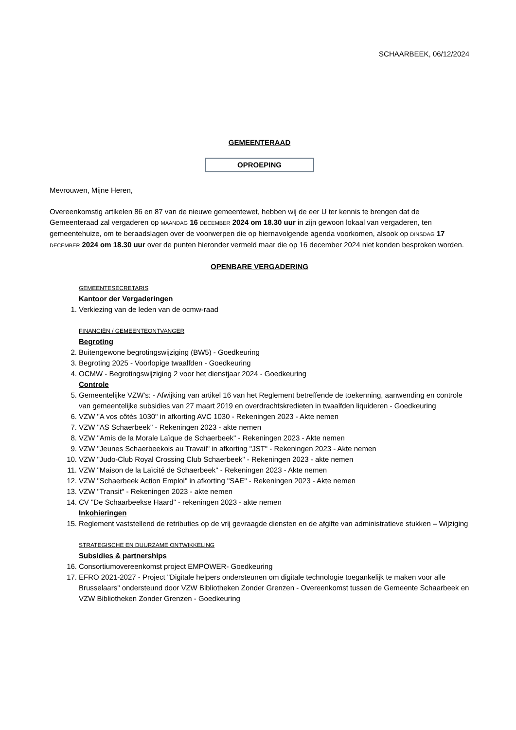SCHAARBEEK, 06/12/2024
GEMEENTERAAD
OPROEPING
Mevrouwen, Mijne Heren,
Overeenkomstig artikelen 86 en 87 van de nieuwe gemeentewet, hebben wij de eer U ter kennis te brengen dat de Gemeenteraad zal vergaderen op MAANDAG 16 DECEMBER 2024 om 18.30 uur in zijn gewoon lokaal van vergaderen, ten gemeentehuize, om te beraadslagen over de voorwerpen die op hiernavolgende agenda voorkomen, alsook op DINSDAG 17 DECEMBER 2024 om 18.30 uur over de punten hieronder vermeld maar die op 16 december 2024 niet konden besproken worden.
OPENBARE VERGADERING
GEMEENTESECRETARIS
Kantoor der Vergaderingen
1. Verkiezing van de leden van de ocmw-raad
FINANCIËN / GEMEENTEONTVANGER
Begroting
2. Buitengewone begrotingswijziging (BW5) - Goedkeuring
3. Begroting 2025 - Voorlopige twaalfden - Goedkeuring
4. OCMW - Begrotingswijziging 2 voor het dienstjaar 2024 - Goedkeuring
Controle
5. Gemeentelijke VZW's: - Afwijking van artikel 16 van het Reglement betreffende de toekenning, aanwending en controle van gemeentelijke subsidies van 27 maart 2019 en overdrachtskredieten in twaalfden liquideren - Goedkeuring
6. VZW "A vos côtés 1030" in afkorting AVC 1030 - Rekeningen 2023 - Akte nemen
7. VZW "AS Schaerbeek" - Rekeningen 2023 - akte nemen
8. VZW "Amis de la Morale Laïque de Schaerbeek" - Rekeningen 2023 - Akte nemen
9. VZW "Jeunes Schaerbeekois au Travail" in afkorting "JST" - Rekeningen 2023 - Akte nemen
10. VZW "Judo-Club Royal Crossing Club Schaerbeek" - Rekeningen 2023 - akte nemen
11. VZW "Maison de la Laïcité de Schaerbeek" - Rekeningen 2023 - Akte nemen
12. VZW "Schaerbeek Action Emploi" in afkorting "SAE" - Rekeningen 2023 - Akte nemen
13. VZW "Transit" - Rekeningen 2023 - akte nemen
14. CV "De Schaarbeekse Haard" - rekeningen 2023 - akte nemen
Inkohieringen
15. Reglement vaststellend de retributies op de vrij gevraagde diensten en de afgifte van administratieve stukken – Wijziging
STRATEGISCHE EN DUURZAME ONTWIKKELING
Subsidies & partnerships
16. Consortiumovereenkomst project EMPOWER- Goedkeuring
17. EFRO 2021-2027 - Project "Digitale helpers ondersteunen om digitale technologie toegankelijk te maken voor alle Brusselaars" ondersteund door VZW Bibliotheken Zonder Grenzen - Overeenkomst tussen de Gemeente Schaarbeek en VZW Bibliotheken Zonder Grenzen - Goedkeuring